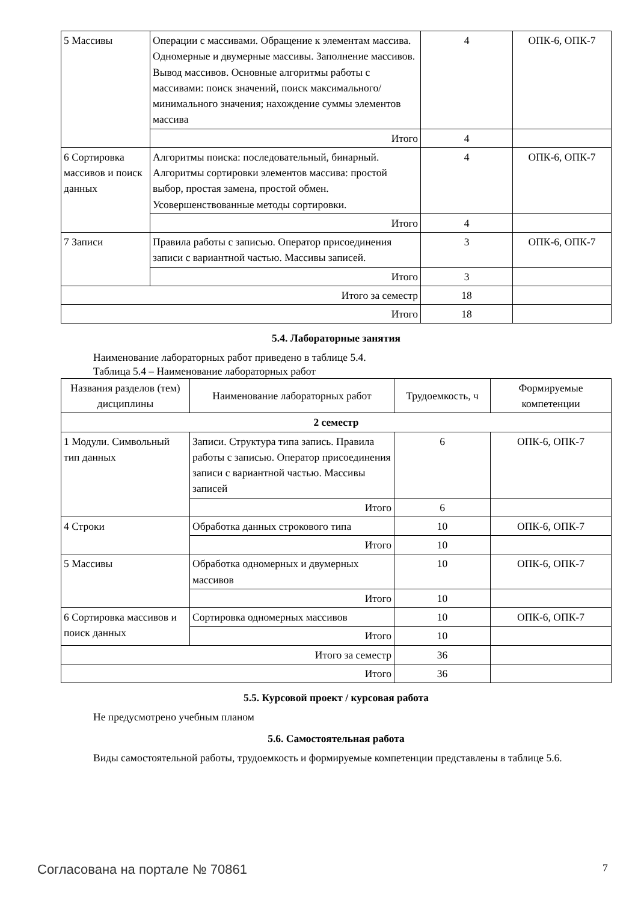| 5 Массивы | Операции с массивами. Обращение к элементам массива. Одномерные и двумерные массивы. Заполнение массивов. Вывод массивов. Основные алгоритмы работы с массивами: поиск значений, поиск максимального/минимального значения; нахождение суммы элементов массива | 4 | ОПК-6, ОПК-7 |
| | Итого | 4 | |
| 6 Сортировка массивов и поиск данных | Алгоритмы поиска: последовательный, бинарный. Алгоритмы сортировки элементов массива: простой выбор, простая замена, простой обмен. Усовершенствованные методы сортировки. | 4 | ОПК-6, ОПК-7 |
| | Итого | 4 | |
| 7 Записи | Правила работы с записью. Оператор присоединения записи с вариантной частью. Массивы записей. | 3 | ОПК-6, ОПК-7 |
| | Итого | 3 | |
| Итого за семестр | | 18 | |
| Итого | | 18 | |
5.4. Лабораторные занятия
Наименование лабораторных работ приведено в таблице 5.4.
Таблица 5.4 – Наименование лабораторных работ
| Названия разделов (тем) дисциплины | Наименование лабораторных работ | Трудоемкость, ч | Формируемые компетенции |
| --- | --- | --- | --- |
| 2 семестр | | | |
| 1 Модули. Символьный тип данных | Записи. Структура типа запись. Правила работы с записью. Оператор присоединения записи с вариантной частью. Массивы записей | 6 | ОПК-6, ОПК-7 |
| | Итого | 6 | |
| 4 Строки | Обработка данных строкового типа | 10 | ОПК-6, ОПК-7 |
| | Итого | 10 | |
| 5 Массивы | Обработка одномерных и двумерных массивов | 10 | ОПК-6, ОПК-7 |
| | Итого | 10 | |
| 6 Сортировка массивов и поиск данных | Сортировка одномерных массивов | 10 | ОПК-6, ОПК-7 |
| | Итого | 10 | |
| Итого за семестр | | 36 | |
| Итого | | 36 | |
5.5. Курсовой проект / курсовая работа
Не предусмотрено учебным планом
5.6. Самостоятельная работа
Виды самостоятельной работы, трудоемкость и формируемые компетенции представлены в таблице 5.6.
Согласована на портале № 70861 7